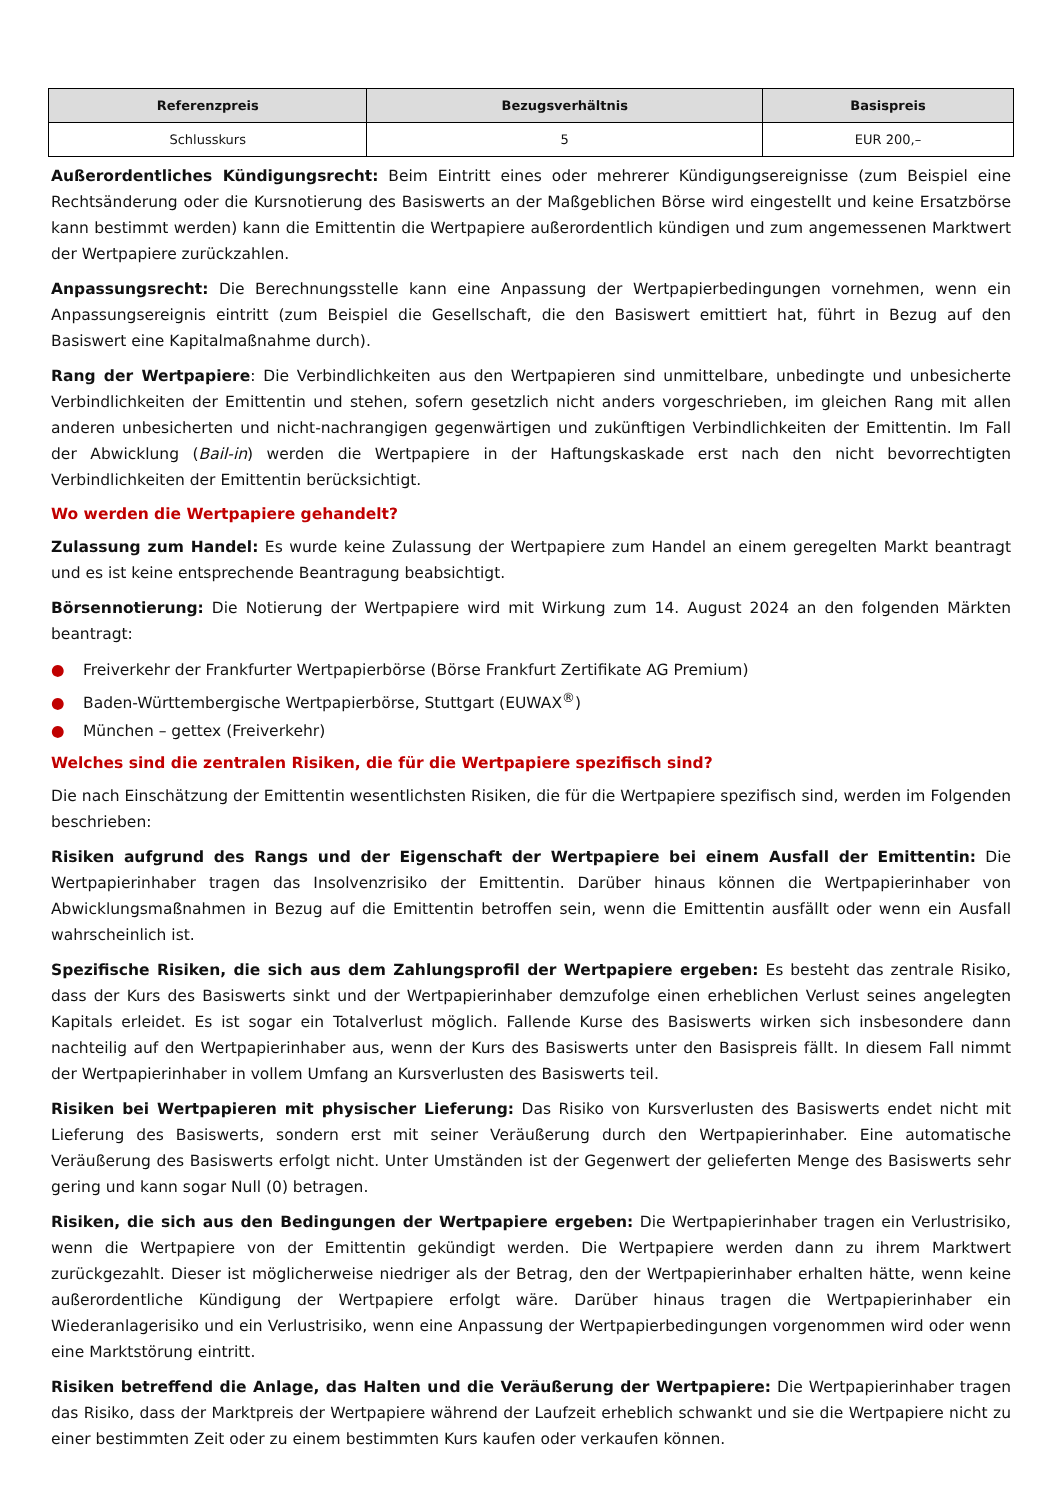| Referenzpreis | Bezugsverhältnis | Basispreis |
| --- | --- | --- |
| Schlusskurs | 5 | EUR 200,– |
Außerordentliches Kündigungsrecht: Beim Eintritt eines oder mehrerer Kündigungsereignisse (zum Beispiel eine Rechtsänderung oder die Kursnotierung des Basiswerts an der Maßgeblichen Börse wird eingestellt und keine Ersatzbörse kann bestimmt werden) kann die Emittentin die Wertpapiere außerordentlich kündigen und zum angemessenen Marktwert der Wertpapiere zurückzahlen.
Anpassungsrecht: Die Berechnungsstelle kann eine Anpassung der Wertpapierbedingungen vornehmen, wenn ein Anpassungsereignis eintritt (zum Beispiel die Gesellschaft, die den Basiswert emittiert hat, führt in Bezug auf den Basiswert eine Kapitalmaßnahme durch).
Rang der Wertpapiere: Die Verbindlichkeiten aus den Wertpapieren sind unmittelbare, unbedingte und unbesicherte Verbindlichkeiten der Emittentin und stehen, sofern gesetzlich nicht anders vorgeschrieben, im gleichen Rang mit allen anderen unbesicherten und nicht-nachrangigen gegenwärtigen und zukünftigen Verbindlichkeiten der Emittentin. Im Fall der Abwicklung (Bail-in) werden die Wertpapiere in der Haftungskaskade erst nach den nicht bevorrechtigten Verbindlichkeiten der Emittentin berücksichtigt.
Wo werden die Wertpapiere gehandelt?
Zulassung zum Handel: Es wurde keine Zulassung der Wertpapiere zum Handel an einem geregelten Markt beantragt und es ist keine entsprechende Beantragung beabsichtigt.
Börsennotierung: Die Notierung der Wertpapiere wird mit Wirkung zum 14. August 2024 an den folgenden Märkten beantragt:
● Freiverkehr der Frankfurter Wertpapierbörse (Börse Frankfurt Zertifikate AG Premium)
● Baden-Württembergische Wertpapierbörse, Stuttgart (EUWAX<sup>®</sup>)
● München – gettex (Freiverkehr)
Welches sind die zentralen Risiken, die für die Wertpapiere spezifisch sind?
Die nach Einschätzung der Emittentin wesentlichsten Risiken, die für die Wertpapiere spezifisch sind, werden im Folgenden beschrieben:
Risiken aufgrund des Rangs und der Eigenschaft der Wertpapiere bei einem Ausfall der Emittentin: Die Wertpapierinhaber tragen das Insolvenzrisiko der Emittentin. Darüber hinaus können die Wertpapierinhaber von Abwicklungsmaßnahmen in Bezug auf die Emittentin betroffen sein, wenn die Emittentin ausfällt oder wenn ein Ausfall wahrscheinlich ist.
Spezifische Risiken, die sich aus dem Zahlungsprofil der Wertpapiere ergeben: Es besteht das zentrale Risiko, dass der Kurs des Basiswerts sinkt und der Wertpapierinhaber demzufolge einen erheblichen Verlust seines angelegten Kapitals erleidet. Es ist sogar ein Totalverlust möglich. Fallende Kurse des Basiswerts wirken sich insbesondere dann nachteilig auf den Wertpapierinhaber aus, wenn der Kurs des Basiswerts unter den Basispreis fällt. In diesem Fall nimmt der Wertpapierinhaber in vollem Umfang an Kursverlusten des Basiswerts teil.
Risiken bei Wertpapieren mit physischer Lieferung: Das Risiko von Kursverlusten des Basiswerts endet nicht mit Lieferung des Basiswerts, sondern erst mit seiner Veräußerung durch den Wertpapierinhaber. Eine automatische Veräußerung des Basiswerts erfolgt nicht. Unter Umständen ist der Gegenwert der gelieferten Menge des Basiswerts sehr gering und kann sogar Null (0) betragen.
Risiken, die sich aus den Bedingungen der Wertpapiere ergeben: Die Wertpapierinhaber tragen ein Verlustrisiko, wenn die Wertpapiere von der Emittentin gekündigt werden. Die Wertpapiere werden dann zu ihrem Marktwert zurückgezahlt. Dieser ist möglicherweise niedriger als der Betrag, den der Wertpapierinhaber erhalten hätte, wenn keine außerordentliche Kündigung der Wertpapiere erfolgt wäre. Darüber hinaus tragen die Wertpapierinhaber ein Wiederanlagerisiko und ein Verlustrisiko, wenn eine Anpassung der Wertpapierbedingungen vorgenommen wird oder wenn eine Marktstörung eintritt.
Risiken betreffend die Anlage, das Halten und die Veräußerung der Wertpapiere: Die Wertpapierinhaber tragen das Risiko, dass der Marktpreis der Wertpapiere während der Laufzeit erheblich schwankt und sie die Wertpapiere nicht zu einer bestimmten Zeit oder zu einem bestimmten Kurs kaufen oder verkaufen können.